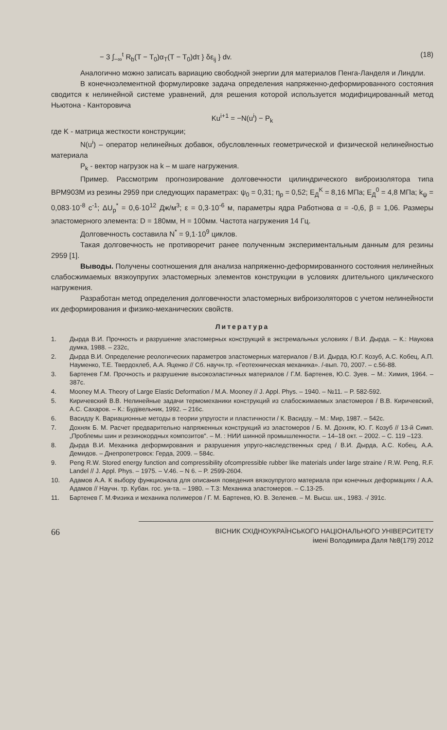− 3 ∫<sub>−∞</sub><sup>t</sup> R<sub>b</sub>(T − T<sub>0</sub>)α<sub>T</sub>(T − T<sub>0</sub>)dτ } δε<sub>ij</sub> } dv. (18)
Аналогично можно записать вариацию свободной энергии для материалов Пенга-Ланделя и Линдли.
В конечноэлементной формулировке задача определения напряженно-деформированного состояния сводится к нелинейной системе уравнений, для решения которой используется модифицированный метод Ньютона - Канторовича
Ku<sup>i+1</sup> = −N(u<sup>i</sup>) − P<sub>k</sub>
где K - матрица жесткости конструкции;
N(u<sup>i</sup>) – оператор нелинейных добавок, обусловленных геометрической и физической нелинейностью материала
P<sub>k</sub> - вектор нагрузок на k – м шаге нагружения.
Пример. Рассмотрим прогнозирование долговечности цилиндрического виброизолятора типа ВРМ903М из резины 2959 при следующих параметрах: ψ<sub>0</sub> = 0,31; η<sub>p</sub> = 0,52; E<sub>Д</sub><sup>K</sup> = 8,16 МПа; E<sub>Д</sub><sup>0</sup> = 4,8 МПа; k<sub>ψ</sub> = 0,083·10<sup>-8</sup> с<sup>-1</sup>; ΔU<sub>p</sub><sup>*</sup> = 0,6·10<sup>12</sup> Дж/м<sup>3</sup>; ε = 0,3·10<sup>-6</sup> м, параметры ядра Работнова α = -0,6, β = 1,06. Размеры эластомерного элемента: D = 180мм, H = 100мм. Частота нагружения 14 Гц.
Долговечность составила N<sup>*</sup> = 9,1·10<sup>9</sup> циклов.
Такая долговечность не противоречит ранее полученным экспериментальным данным для резины 2959 [1].
Выводы. Получены соотношения для анализа напряженно-деформированного состояния нелинейных слабосжимаемых вязкоупругих эластомерных элементов конструкции в условиях длительного циклического нагружения.
Разработан метод определения долговечности эластомерных виброизоляторов с учетом нелинейности их деформирования и физико-механических свойств.
Литература
1. Дырда В.И. Прочность и разрушение эластомерных конструкций в экстремальных условиях / В.И. Дырда. – К.: Наукова думка, 1988. – 232с,
2. Дырда В.И. Определение реологических параметров эластомерных материалов / В.И. Дырда, Ю.Г. Козуб, А.С. Кобец, А.П. Науменко, Т.Е. Твердохлеб, А.А. Яценко // Сб. научн.тр. «Геотехническая механика». /-вып. 70, 2007. – с.56-88.
3. Бартенев Г.М. Прочность и разрушение высокоэластичных материалов / Г.М. Бартенев, Ю.С. Зуев. – М.: Химия, 1964. – 387с.
4. Mooney M.A. Theory of Large Elastic Deformation / M.A. Mooney // J. Appl. Phys. – 1940. – №11. – P. 582-592.
5. Киричевский В.В. Нелинейные задачи термомеханики конструкций из слабосжимаемых эластомеров / В.В. Киричевский, А.С. Сахаров. – К.: Будівельник, 1992. – 216с.
6. Васидзу К. Вариационные методы в теории упругости и пластичности / К. Васидзу. – М.: Мир, 1987. – 542с.
7. Дохняк Б. М. Расчет предварительно напряженных конструкций из эластомеров / Б. М. Дохняк, Ю. Г. Козуб // 13-й Симп. „Проблемы шин и резинокордных композитов". – М. : НИИ шинной промышленности. – 14–18 окт. – 2002. – С. 119 –123.
8. Дырда В.И. Механика деформирования и разрушения упруго-наследственных сред / В.И. Дырда, А.С. Кобец, А.А. Демидов. – Днепропетровск: Герда, 2009. – 584с.
9. Peng R.W. Stored energy function and compressibility ofcompressible rubber like materials under large straine / R.W. Peng, R.F. Landel // J. Appl. Phys. – 1975. – V.46. – N 6. – P. 2599-2604.
10. Адамов А.А. К выбору функционала для описания поведения вязкоупругого материала при конечных деформациях / А.А. Адамов // Научн. тр. Кубан. гос. ун-та. – 1980. – Т.3: Механика эластомеров. – С.13-25.
11. Бартенев Г. М.Физика и механика полимеров / Г. М. Бартенев, Ю. В. Зеленев. – М. Высш. шк., 1983. -/ 391с.
66 ВІСНИК СХІДНОУКРАЇНСЬКОГО НАЦІОНАЛЬНОГО УНІВЕРСИТЕТУ
імені Володимира Даля №8(179) 2012